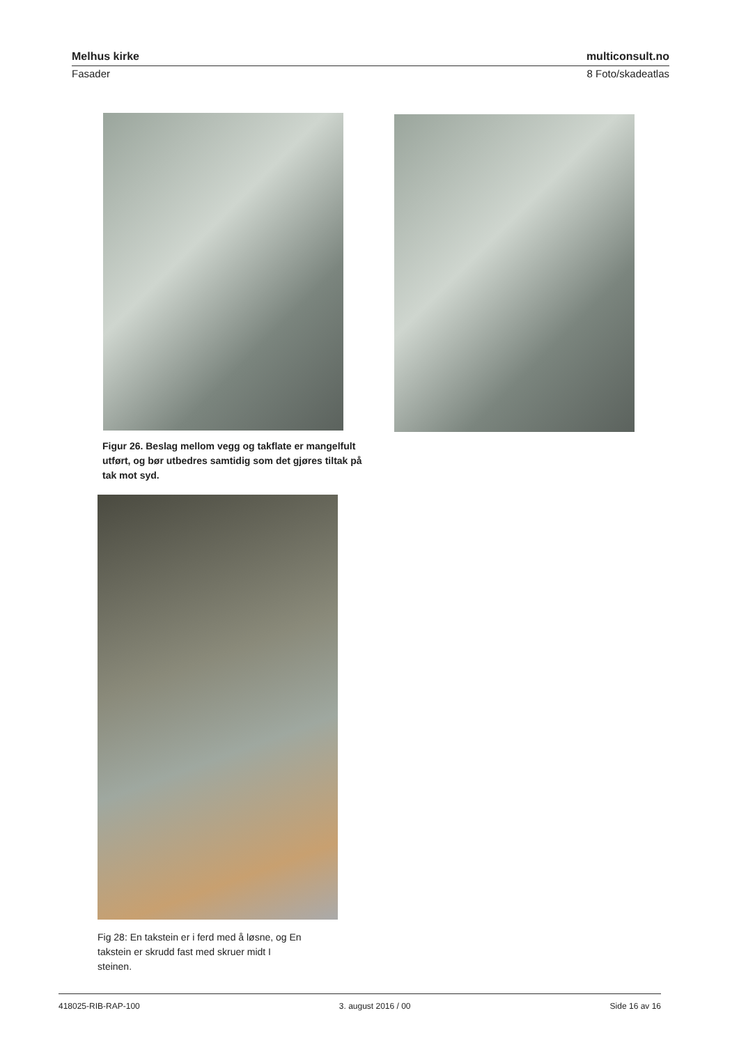Melhus kirke multiconsult.no
Fasader 8 Foto/skadeatlas
Figur 26. Beslag mellom vegg og takflate er mangelfult utført, og bør utbedres samtidig som det gjøres tiltak på tak mot syd.
Fig 28: En takstein er i ferd med å løsne, og En takstein er skrudd fast med skruer midt I steinen.
418025-RIB-RAP-100 3. august 2016 / 00 Side 16 av 16